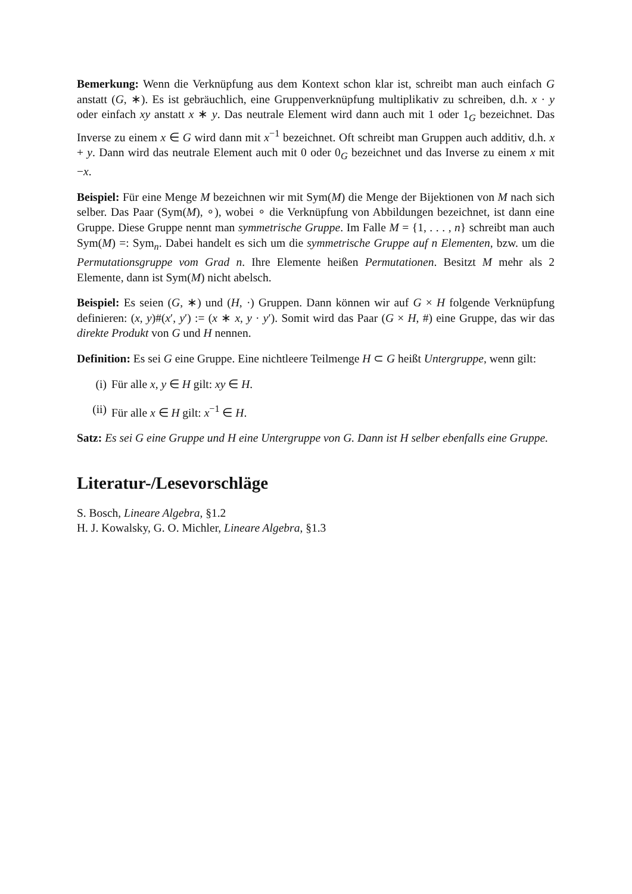Bemerkung: Wenn die Verknüpfung aus dem Kontext schon klar ist, schreibt man auch einfach G anstatt (G, ∗). Es ist gebräuchlich, eine Gruppenverknüpfung multiplikativ zu schreiben, d.h. x · y oder einfach xy anstatt x ∗ y. Das neutrale Element wird dann auch mit 1 oder 1<sub>G</sub> bezeichnet. Das Inverse zu einem x ∈ G wird dann mit x<sup>−1</sup> bezeichnet. Oft schreibt man Gruppen auch additiv, d.h. x + y. Dann wird das neutrale Element auch mit 0 oder 0<sub>G</sub> bezeichnet und das Inverse zu einem x mit −x.
Beispiel: Für eine Menge M bezeichnen wir mit Sym(M) die Menge der Bijektionen von M nach sich selber. Das Paar (Sym(M), ∘), wobei ∘ die Verknüpfung von Abbildungen bezeichnet, ist dann eine Gruppe. Diese Gruppe nennt man symmetrische Gruppe. Im Falle M = {1, . . . , n} schreibt man auch Sym(M) =: Sym<sub>n</sub>. Dabei handelt es sich um die symmetrische Gruppe auf n Elementen, bzw. um die Permutationsgruppe vom Grad n. Ihre Elemente heißen Permutationen. Besitzt M mehr als 2 Elemente, dann ist Sym(M) nicht abelsch.
Beispiel: Es seien (G, ∗) und (H, ·) Gruppen. Dann können wir auf G × H folgende Verknüpfung definieren: (x, y)#(x′, y′) := (x ∗ x, y · y′). Somit wird das Paar (G × H, #) eine Gruppe, das wir das direkte Produkt von G und H nennen.
Definition: Es sei G eine Gruppe. Eine nichtleere Teilmenge H ⊂ G heißt Untergruppe, wenn gilt:
(i) Für alle x, y ∈ H gilt: xy ∈ H.
(ii) Für alle x ∈ H gilt: x<sup>−1</sup> ∈ H.
Satz: Es sei G eine Gruppe und H eine Untergruppe von G. Dann ist H selber ebenfalls eine Gruppe.
Literatur-/Lesevorschläge
S. Bosch, Lineare Algebra, §1.2
H. J. Kowalsky, G. O. Michler, Lineare Algebra, §1.3